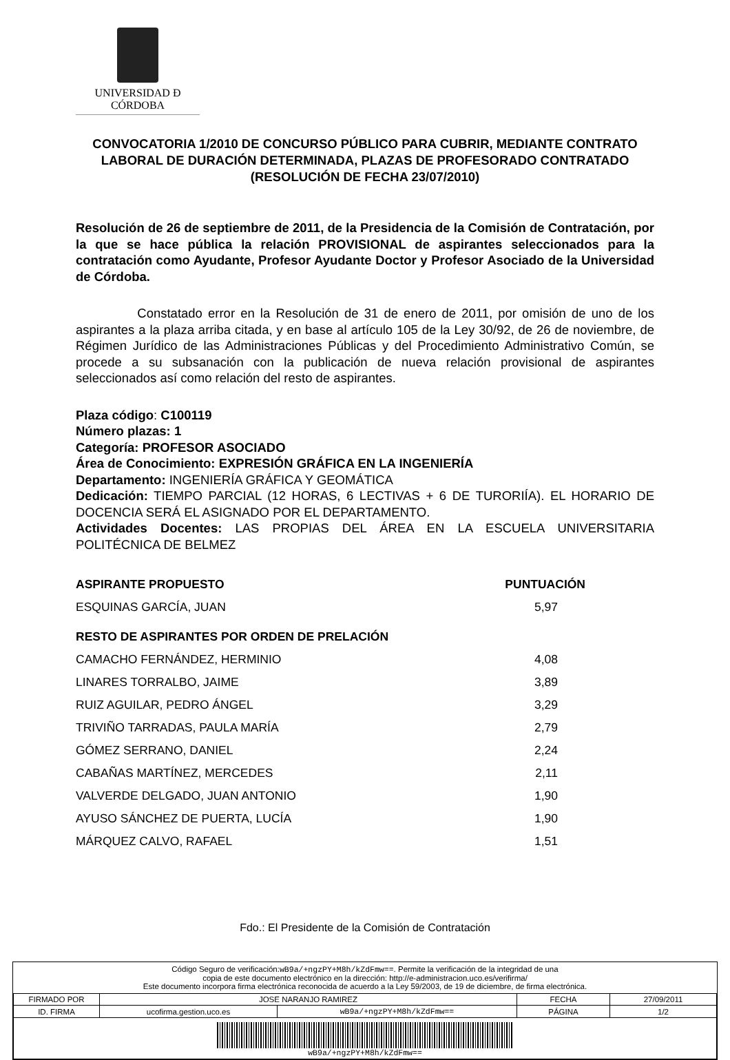UNIVERSIDAD Ð CÓRDOBA
CONVOCATORIA 1/2010 DE CONCURSO PÚBLICO PARA CUBRIR, MEDIANTE CONTRATO LABORAL DE DURACIÓN DETERMINADA, PLAZAS DE PROFESORADO CONTRATADO (RESOLUCIÓN DE FECHA 23/07/2010)
Resolución de 26 de septiembre de 2011, de la Presidencia de la Comisión de Contratación, por la que se hace pública la relación PROVISIONAL de aspirantes seleccionados para la contratación como Ayudante, Profesor Ayudante Doctor y Profesor Asociado de la Universidad de Córdoba.
Constatado error en la Resolución de 31 de enero de 2011, por omisión de uno de los aspirantes a la plaza arriba citada, y en base al artículo 105 de la Ley 30/92, de 26 de noviembre, de Régimen Jurídico de las Administraciones Públicas y del Procedimiento Administrativo Común, se procede a su subsanación con la publicación de nueva relación provisional de aspirantes seleccionados así como relación del resto de aspirantes.
Plaza código: C100119
Número plazas: 1
Categoría: PROFESOR ASOCIADO
Área de Conocimiento: EXPRESIÓN GRÁFICA EN LA INGENIERÍA
Departamento: INGENIERÍA GRÁFICA Y GEOMÁTICA
Dedicación: TIEMPO PARCIAL (12 HORAS, 6 LECTIVAS + 6 DE TURORIÍA). EL HORARIO DE DOCENCIA SERÁ EL ASIGNADO POR EL DEPARTAMENTO.
Actividades Docentes: LAS PROPIAS DEL ÁREA EN LA ESCUELA UNIVERSITARIA POLITÉCNICA DE BELMEZ
| ASPIRANTE PROPUESTO | PUNTUACIÓN |
| --- | --- |
| ESQUINAS GARCÍA, JUAN | 5,97 |
| RESTO DE ASPIRANTES POR ORDEN DE PRELACIÓN | |
| CAMACHO FERNÁNDEZ, HERMINIO | 4,08 |
| LINARES TORRALBO, JAIME | 3,89 |
| RUIZ AGUILAR, PEDRO ÁNGEL | 3,29 |
| TRIVIÑO TARRADAS, PAULA MARÍA | 2,79 |
| GÓMEZ SERRANO, DANIEL | 2,24 |
| CABAÑAS MARTÍNEZ, MERCEDES | 2,11 |
| VALVERDE DELGADO, JUAN ANTONIO | 1,90 |
| AYUSO SÁNCHEZ DE PUERTA, LUCÍA | 1,90 |
| MÁRQUEZ CALVO, RAFAEL | 1,51 |
Fdo.: El Presidente de la Comisión de Contratación
Código Seguro de verificación:wB9a/+ngzPY+M8h/kZdFmw==. Permite la verificación de la integridad de una
copia de este documento electrónico en la dirección: http://e-administracion.uco.es/verifirma/
Este documento incorpora firma electrónica reconocida de acuerdo a la Ley 59/2003, de 19 de diciembre, de firma electrónica.
| FIRMADO POR | JOSE NARANJO RAMIREZ | | FECHA | 27/09/2011 |
| ID. FIRMA | ucofirma.gestion.uco.es | wB9a/+ngzPY+M8h/kZdFmw== | PÁGINA | 1/2 |
| wB9a/+ngzPY+M8h/kZdFmw== | | | | |